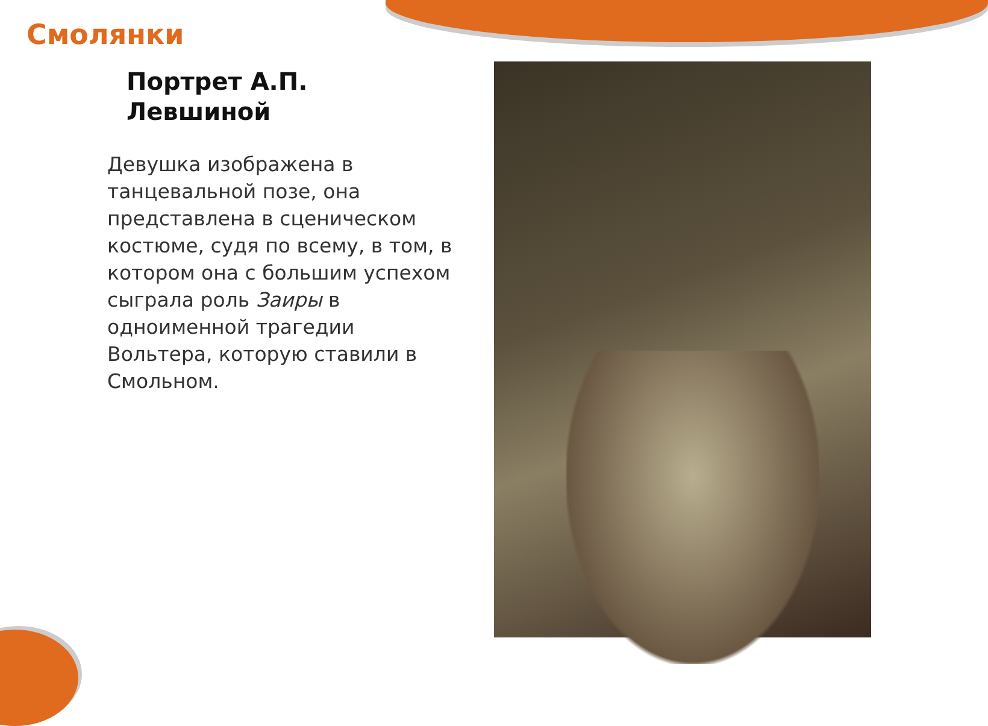Смолянки
Портрет А.П. Левшиной
Девушка изображена в танцевальной позе, она представлена в сценическом костюме, судя по всему, в том, в котором она с большим успехом сыграла роль Заиры в одноименной трагедии Вольтера, которую ставили в Смольном.